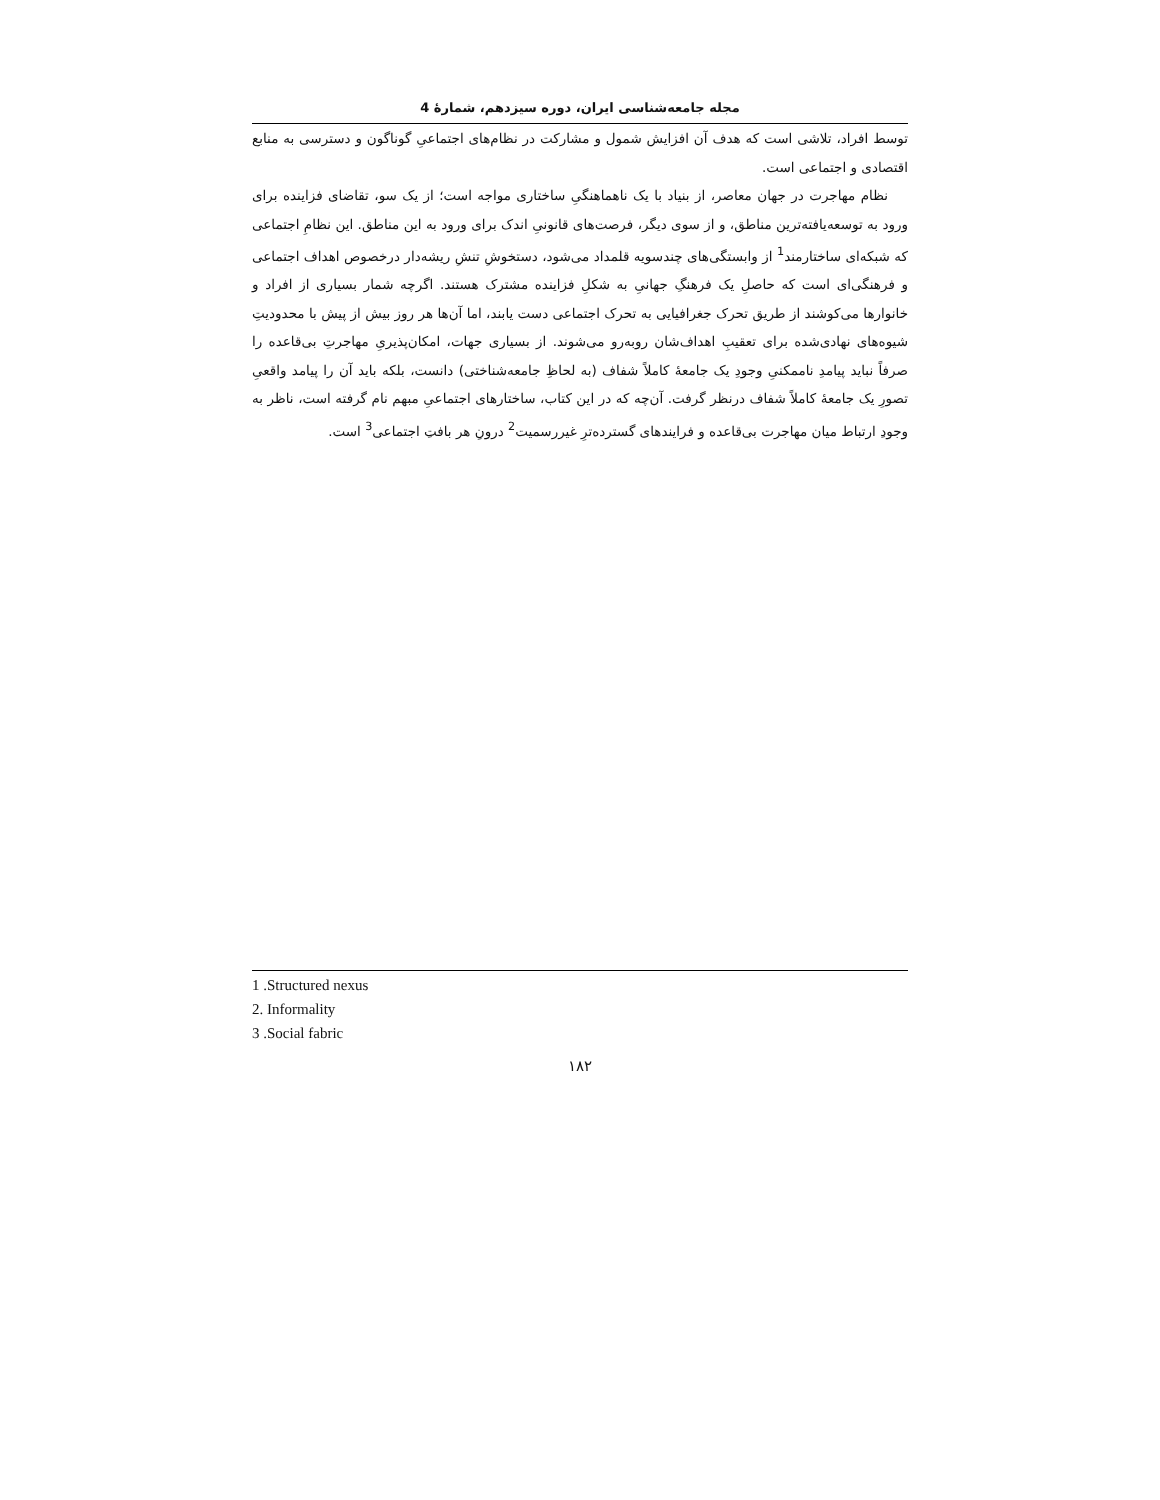مجله جامعه‌شناسی ایران، دوره سیزدهم، شمارهٔ 4
توسط افراد، تلاشی است که هدف آن افزایش شمول و مشارکت در نظام‌های اجتماعیِ گوناگون و دسترسی به منابع اقتصادی و اجتماعی است.
نظام مهاجرت در جهان معاصر، از بنیاد با یک ناهماهنگیِ ساختاری مواجه است؛ از یک سو، تقاضای فزاینده برای ورود به توسعه‌یافته‌ترین مناطق، و از سوی دیگر، فرصت‌های قانونیِ اندک برای ورود به این مناطق. این نظامِ اجتماعی که شبکه‌ای ساختارمند<sup>1</sup> از وابستگی‌های چندسویه قلمداد می‌شود، دستخوشِ تنشِ ریشه‌دار درخصوص اهداف اجتماعی و فرهنگی‌ای است که حاصلِ یک فرهنگِ جهانیِ به شکلِ فزاینده مشترک هستند. اگرچه شمار بسیاری از افراد و خانوارها می‌کوشند از طریق تحرک جغرافیایی به تحرک اجتماعی دست یابند، اما آن‌ها هر روز بیش از پیش با محدودیتِ شیوه‌های نهادی‌شده برای تعقیبِ اهداف‌شان روبه‌رو می‌شوند. از بسیاری جهات، امکان‌پذیریِ مهاجرتِ بی‌قاعده را صرفاً نباید پیامدِ ناممکنیِ وجودِ یک جامعهٔ کاملاً شفاف (به لحاظِ جامعه‌شناختی) دانست، بلکه باید آن را پیامد واقعیِ تصورِ یک جامعهٔ کاملاً شفاف درنظر گرفت. آن‌چه که در این کتاب، ساختارهای اجتماعیِ مبهم نام گرفته است، ناظر به وجودِ ارتباط میان مهاجرت بی‌قاعده و فرایندهای گسترده‌ترِ غیررسمیت<sup>2</sup> درونِ هر بافتِ اجتماعی<sup>3</sup> است.
1 .Structured nexus
2. Informality
3 .Social fabric
۱۸۲